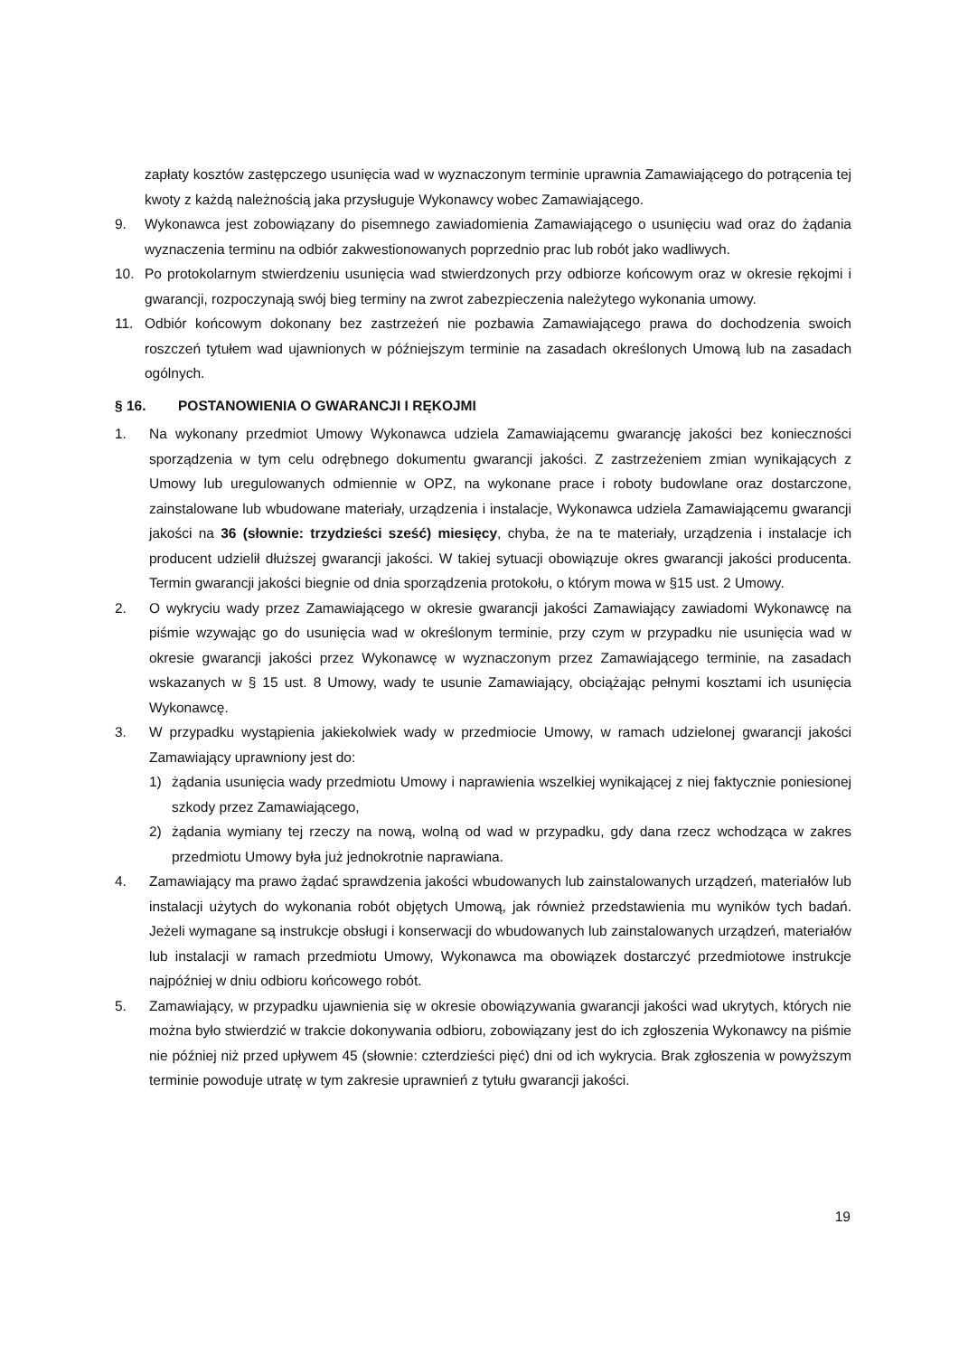zapłaty kosztów zastępczego usunięcia wad w wyznaczonym terminie uprawnia Zamawiającego do potrącenia tej kwoty z każdą należnością jaka przysługuje Wykonawcy wobec Zamawiającego.
9. Wykonawca jest zobowiązany do pisemnego zawiadomienia Zamawiającego o usunięciu wad oraz do żądania wyznaczenia terminu na odbiór zakwestionowanych poprzednio prac lub robót jako wadliwych.
10. Po protokolarnym stwierdzeniu usunięcia wad stwierdzonych przy odbiorze końcowym oraz w okresie rękojmi i gwarancji, rozpoczynają swój bieg terminy na zwrot zabezpieczenia należytego wykonania umowy.
11. Odbiór końcowym dokonany bez zastrzeżeń nie pozbawia Zamawiającego prawa do dochodzenia swoich roszczeń tytułem wad ujawnionych w późniejszym terminie na zasadach określonych Umową lub na zasadach ogólnych.
§ 16. POSTANOWIENIA O GWARANCJI I RĘKOJMI
1. Na wykonany przedmiot Umowy Wykonawca udziela Zamawiającemu gwarancję jakości bez konieczności sporządzenia w tym celu odrębnego dokumentu gwarancji jakości. Z zastrzeżeniem zmian wynikających z Umowy lub uregulowanych odmiennie w OPZ, na wykonane prace i roboty budowlane oraz dostarczone, zainstalowane lub wbudowane materiały, urządzenia i instalacje, Wykonawca udziela Zamawiającemu gwarancji jakości na 36 (słownie: trzydzieści sześć) miesięcy, chyba, że na te materiały, urządzenia i instalacje ich producent udzielił dłuższej gwarancji jakości. W takiej sytuacji obowiązuje okres gwarancji jakości producenta. Termin gwarancji jakości biegnie od dnia sporządzenia protokołu, o którym mowa w §15 ust. 2 Umowy.
2. O wykryciu wady przez Zamawiającego w okresie gwarancji jakości Zamawiający zawiadomi Wykonawcę na piśmie wzywając go do usunięcia wad w określonym terminie, przy czym w przypadku nie usunięcia wad w okresie gwarancji jakości przez Wykonawcę w wyznaczonym przez Zamawiającego terminie, na zasadach wskazanych w § 15 ust. 8 Umowy, wady te usunie Zamawiający, obciążając pełnymi kosztami ich usunięcia Wykonawcę.
3. W przypadku wystąpienia jakiekolwiek wady w przedmiocie Umowy, w ramach udzielonej gwarancji jakości Zamawiający uprawniony jest do:
1) żądania usunięcia wady przedmiotu Umowy i naprawienia wszelkiej wynikającej z niej faktycznie poniesionej szkody przez Zamawiającego,
2) żądania wymiany tej rzeczy na nową, wolną od wad w przypadku, gdy dana rzecz wchodząca w zakres przedmiotu Umowy była już jednokrotnie naprawiana.
4. Zamawiający ma prawo żądać sprawdzenia jakości wbudowanych lub zainstalowanych urządzeń, materiałów lub instalacji użytych do wykonania robót objętych Umową, jak również przedstawienia mu wyników tych badań. Jeżeli wymagane są instrukcje obsługi i konserwacji do wbudowanych lub zainstalowanych urządzeń, materiałów lub instalacji w ramach przedmiotu Umowy, Wykonawca ma obowiązek dostarczyć przedmiotowe instrukcje najpóźniej w dniu odbioru końcowego robót.
5. Zamawiający, w przypadku ujawnienia się w okresie obowiązywania gwarancji jakości wad ukrytych, których nie można było stwierdzić w trakcie dokonywania odbioru, zobowiązany jest do ich zgłoszenia Wykonawcy na piśmie nie później niż przed upływem 45 (słownie: czterdzieści pięć) dni od ich wykrycia. Brak zgłoszenia w powyższym terminie powoduje utratę w tym zakresie uprawnień z tytułu gwarancji jakości.
19